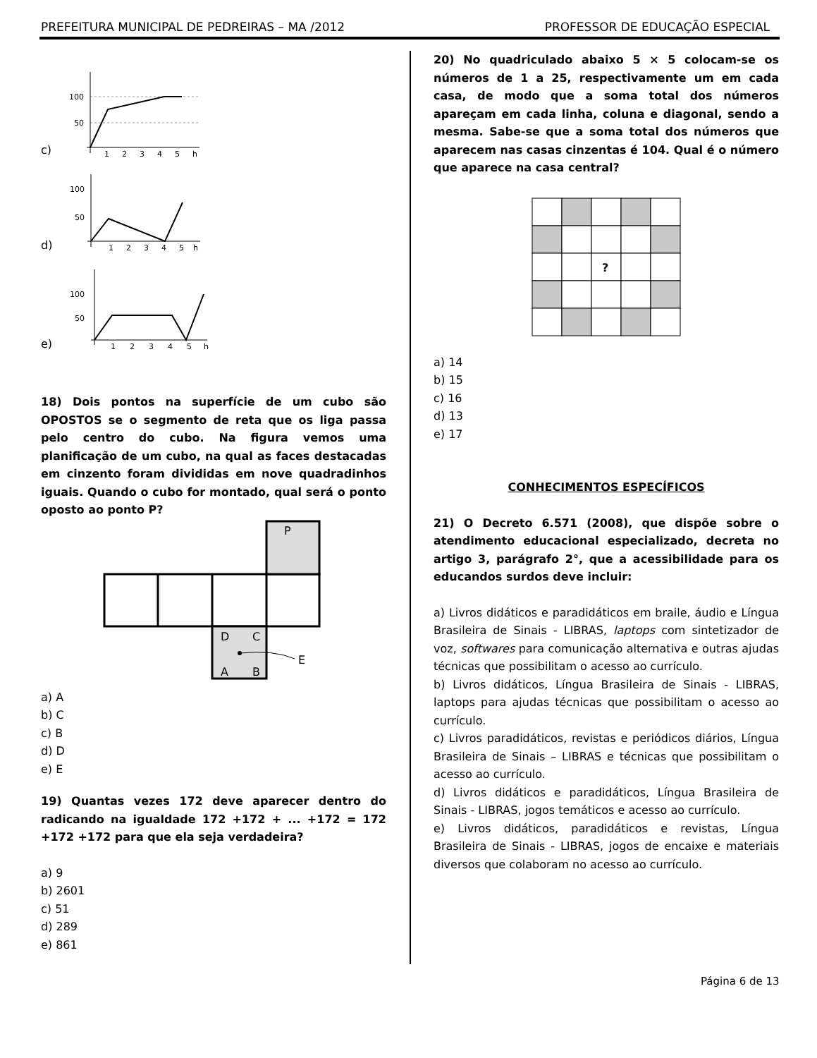PREFEITURA MUNICIPAL DE PEDREIRAS – MA /2012 PROFESSOR DE EDUCAÇÃO ESPECIAL
c)
100
50
1
2
3
4
5
h
d)
100
50
1
2
3
4
5
h
e)
100
50
1
2
3
4
5
h
18) Dois pontos na superfície de um cubo são OPOSTOS se o segmento de reta que os liga passa pelo centro do cubo. Na figura vemos uma planificação de um cubo, na qual as faces destacadas em cinzento foram divididas em nove quadradinhos iguais. Quando o cubo for montado, qual será o ponto oposto ao ponto P?
P
D
C
A
B
E
a) A
b) C
c) B
d) D
e) E
19) Quantas vezes 172 deve aparecer dentro do radicando na igualdade 172 +172 + ... +172 = 172 +172 +172 para que ela seja verdadeira?
a) 9
b) 2601
c) 51
d) 289
e) 861
20) No quadriculado abaixo 5 × 5 colocam-se os números de 1 a 25, respectivamente um em cada casa, de modo que a soma total dos números apareçam em cada linha, coluna e diagonal, sendo a mesma. Sabe-se que a soma total dos números que aparecem nas casas cinzentas é 104. Qual é o número que aparece na casa central?
?
a) 14
b) 15
c) 16
d) 13
e) 17
CONHECIMENTOS ESPECÍFICOS
21) O Decreto 6.571 (2008), que dispõe sobre o atendimento educacional especializado, decreta no artigo 3, parágrafo 2°, que a acessibilidade para os educandos surdos deve incluir:
a) Livros didáticos e paradidáticos em braile, áudio e Língua Brasileira de Sinais - LIBRAS, laptops com sintetizador de voz, softwares para comunicação alternativa e outras ajudas técnicas que possibilitam o acesso ao currículo.
b) Livros didáticos, Língua Brasileira de Sinais - LIBRAS, laptops para ajudas técnicas que possibilitam o acesso ao currículo.
c) Livros paradidáticos, revistas e periódicos diários, Língua Brasileira de Sinais – LIBRAS e técnicas que possibilitam o acesso ao currículo.
d) Livros didáticos e paradidáticos, Língua Brasileira de Sinais - LIBRAS, jogos temáticos e acesso ao currículo.
e) Livros didáticos, paradidáticos e revistas, Língua Brasileira de Sinais - LIBRAS, jogos de encaixe e materiais diversos que colaboram no acesso ao currículo.
Página 6 de 13